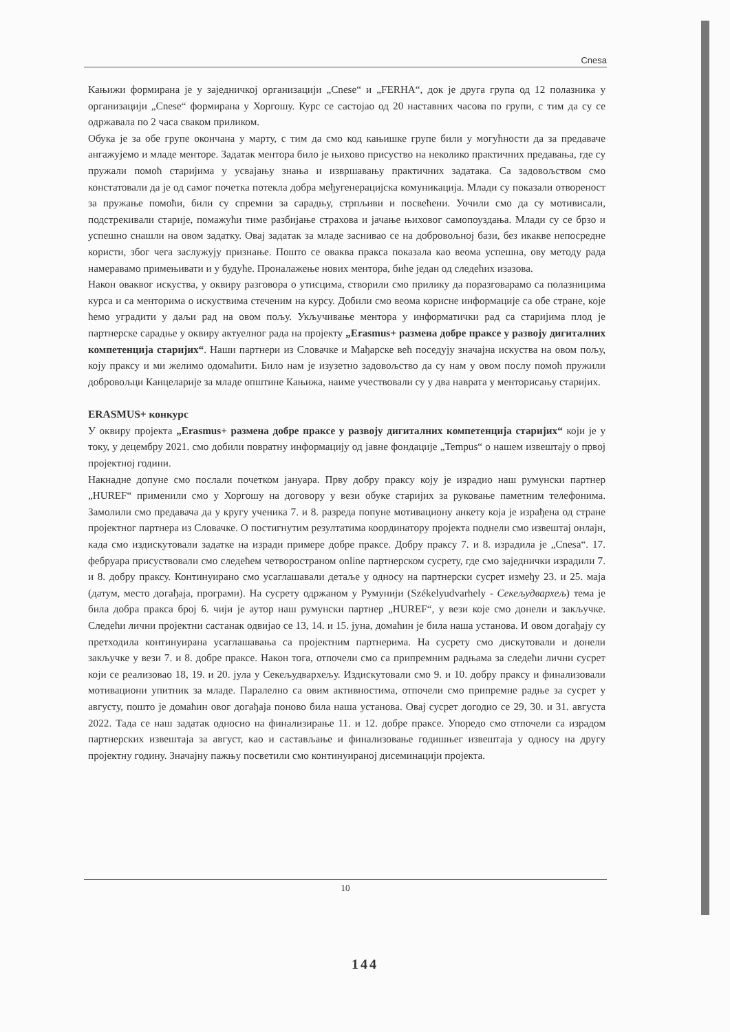Cnesa
Кањижи формирана је у заједничкој организацији „Cnese“ и „FERHA“, док је друга група од 12 полазника у организацији „Cnese“ формирана у Хоргошу. Курс се састојао од 20 наставних часова по групи, с тим да су се одржавала по 2 часа сваком приликом.
Обука је за обе групе окончана у марту, с тим да смо код кањишке групе били у могућности да за предаваче ангажујемо и младе менторе. Задатак ментора било је њихово присуство на неколико практичних предавања, где су пружали помоћ старијима у усвајању знања и извршавању практичних задатака. Са задовољством смо констатовали да је од самог почетка потекла добра међугенерацијска комуникација. Млади су показали отвореност за пружање помоћи, били су спремни за сарадњу, стрпљиви и посвећени. Уочили смо да су мотивисали, подстрекивали старије, помажући тиме разбијање страхова и јачање њиховог самопоуздања. Млади су се брзо и успешно снашли на овом задатку. Овај задатак за младе заснивао се на добровољној бази, без икакве непосредне користи, због чега заслужују признање. Пошто се оваква пракса показала као веома успешна, ову методу рада намеравамо примењивати и у будуће. Проналажење нових ментора, биће један од следећих изазова.
Након оваквог искуства, у оквиру разговора о утисцима, створили смо прилику да поразговарамо са полазницима курса и са менторима о искуствима стеченим на курсу. Добили смо веома корисне информације са обе стране, које ћемо уградити у даљи рад на овом пољу. Укључивање ментора у информатички рад са старијима плод је партнерске сарадње у оквиру актуелног рада на пројекту „Erasmus+ размена добре праксе у развоју дигиталних компетенција старијих“. Наши партнери из Словачке и Мађарске већ поседују значајна искуства на овом пољу, коју праксу и ми желимо одомаћити. Било нам је изузетно задовољство да су нам у овом послу помоћ пружили добровољци Канцеларије за младе општине Кањижа, наиме учествовали су у два наврата у менторисању старијих.
ERASMUS+ конкурс
У оквиру пројекта „Erasmus+ размена добре праксе у развоју дигиталних компетенција старијих“ који је у току, у децембру 2021. смо добили повратну информацију од јавне фондације „Tempus“ о нашем извештају о првој пројектној години.
Накнадне допуне смо послали почетком јануара. Прву добру праксу коју је израдио наш румунски партнер „HUREF“ применили смо у Хоргошу на договору у вези обуке старијих за руковање паметним телефонима. Замолили смо предавача да у кругу ученика 7. и 8. разреда попуне мотивациону анкету која је израђена од стране пројектног партнера из Словачке. О постигнутим резултатима координатору пројекта поднели смо извештај онлајн, када смо издискутовали задатке на изради примере добре праксе. Добру праксу 7. и 8. израдила је „Cnesa“. 17. фебруара присуствовали смо следећем четвоространом online партнерском сусрету, где смо заједнички израдили 7. и 8. добру праксу. Континуирано смо усаглашавали детаље у односу на партнерски сусрет између 23. и 25. маја (датум, место догађаја, програми). На сусрету одржаном у Румунији (Székelyudvarhely - Секељудвархељ) тема је била добра пракса број 6. чији је аутор наш румунски партнер „HUREF“, у вези које смо донели и закључке. Следећи лични пројектни састанак одвијао се 13, 14. и 15. јуна, домаћин је била наша установа. И овом догађају су претходила континуирана усаглашавања са пројектним партнерима. На сусрету смо дискутовали и донели закључке у вези 7. и 8. добре праксе. Након тога, отпочели смо са припремним радњама за следећи лични сусрет који се реализовао 18, 19. и 20. јула у Секељудвархељу. Издискутовали смо 9. и 10. добру праксу и финализовали мотивациони упитник за младе. Паралелно са овим активностима, отпочели смо припремне радње за сусрет у августу, пошто је домаћин овог догађаја поново била наша установа. Овај сусрет догодио се 29, 30. и 31. августа 2022. Тада се наш задатак односио на финализирање 11. и 12. добре праксе. Упоредо смо отпочели са израдом партнерских извештаја за август, као и састављање и финализовање годишњег извештаја у односу на другу пројектну годину. Значајну пажњу посветили смо континуираној дисеминацији пројекта.
10
144